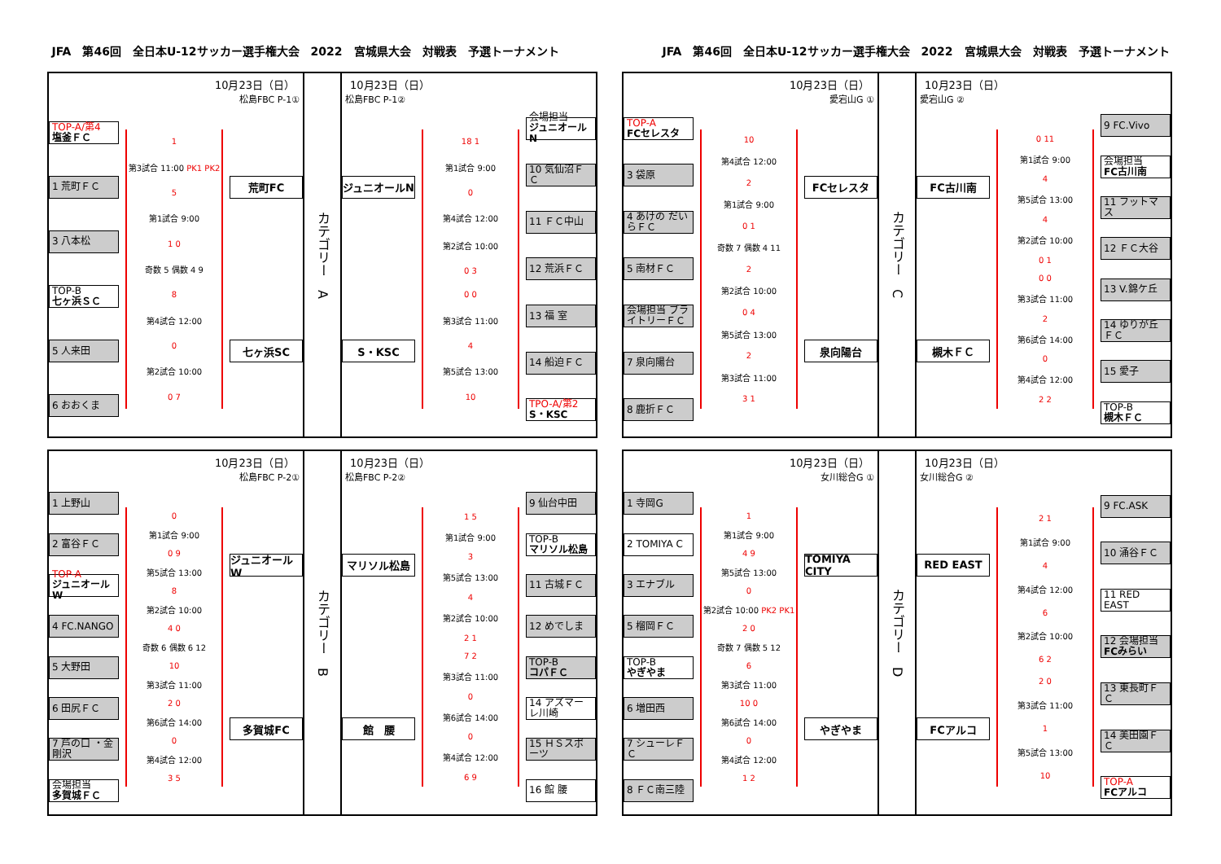JFA　第46回　全日本U-12サッカー選手権大会　2022　宮城県大会　対戦表　予選トーナメント JFA　第46回　全日本U-12サッカー選手権大会　2022　宮城県大会　対戦表　予選トーナメント
10月23日（日）
松島FBC P-1①
TOP-A/第4
塩釜ＦＣ
1 荒町ＦＣ
3 八本松
TOP-B
七ヶ浜ＳＣ
5 人来田
6 おおくま
1
第3試合 11:00 PK1 PK2
5
第1試合 9:00
1 0
奇数 5 偶数 4 9
8
第4試合 12:00
0
第2試合 10:00
0 7
荒町FC
七ヶ浜SC
カテゴリー　A
10月23日（日）
松島FBC P-1②
ジュニオールN
S・KSC
18 1
第1試合 9:00
0
第4試合 12:00
第2試合 10:00
0 3
0 0
第3試合 11:00
4
第5試合 13:00
10
会場担当
ジュニオールN
10 気仙沼ＦＣ
11 ＦＣ中山
12 荒浜ＦＣ
13 福 室
14 船迫ＦＣ
TPO-A/第2
S・KSC
10月23日（日）
愛宕山G ①
TOP-A
FCセレスタ
3 袋原
4 あけの だいらＦＣ
5 南材ＦＣ
会場担当 ブライトリーＦＣ
7 泉向陽台
8 鹿折ＦＣ
10
第4試合 12:00
2
第1試合 9:00
0 1
奇数 7 偶数 4 11
2
第2試合 10:00
0 4
第5試合 13:00
2
第3試合 11:00
3 1
FCセレスタ
泉向陽台
カテゴリー　C
10月23日（日）
愛宕山G ②
FC古川南
槻木ＦＣ
0 11
第1試合 9:00
4
第5試合 13:00
4
第2試合 10:00
0 1
0 0
第3試合 11:00
2
第6試合 14:00
0
第4試合 12:00
2 2
9 FC.Vivo
会場担当
FC古川南
11 フットマス
12 ＦＣ大谷
13 V.錦ケ丘
14 ゆりが丘ＦＣ
15 愛子
TOP-B
槻木ＦＣ
10月23日（日）
松島FBC P-2①
1 上野山
2 富谷ＦＣ
TOP-A
ジュニオールW
4 FC.NANGO
5 大野田
6 田尻ＦＣ
7 芦の口 ・金剛沢
会場担当
多賀城ＦＣ
0
第1試合 9:00
0 9
第5試合 13:00
8
第2試合 10:00
4 0
奇数 6 偶数 6 12
10
第3試合 11:00
2 0
第6試合 14:00
0
第4試合 12:00
3 5
ジュニオールW
多賀城FC
カテゴリー　B
10月23日（日）
松島FBC P-2②
マリソル松島
館　腰
1 5
第1試合 9:00
3
第5試合 13:00
4
第2試合 10:00
2 1
7 2
第3試合 11:00
0
第6試合 14:00
0
第4試合 12:00
6 9
9 仙台中田
TOP-B
マリソル松島
11 古城ＦＣ
12 めでしま
TOP-B
コパＦＣ
14 アズマーレ川崎
15 ＨＳスポーツ
16 館 腰
10月23日（日）
女川総合G ①
1 寺岡G
2 TOMIYA C
3 エナブル
5 榴岡ＦＣ
TOP-B
やぎやま
6 増田西
7 シューレＦＣ
8 ＦＣ南三陸
1
第1試合 9:00
4 9
第5試合 13:00
0
第2試合 10:00 PK2 PK1
2 0
奇数 7 偶数 5 12
6
第3試合 11:00
10 0
第6試合 14:00
0
第4試合 12:00
1 2
TOMIYA CITY
やぎやま
カテゴリー　D
10月23日（日）
女川総合G ②
RED EAST
FCアルコ
2 1
第1試合 9:00
4
第4試合 12:00
6
第2試合 10:00
6 2
2 0
第3試合 11:00
1
第5試合 13:00
10
9 FC.ASK
10 涌谷ＦＣ
11 RED EAST
12 会場担当
FCみらい
13 東長町ＦＣ
14 美田園ＦＣ
TOP-A
FCアルコ